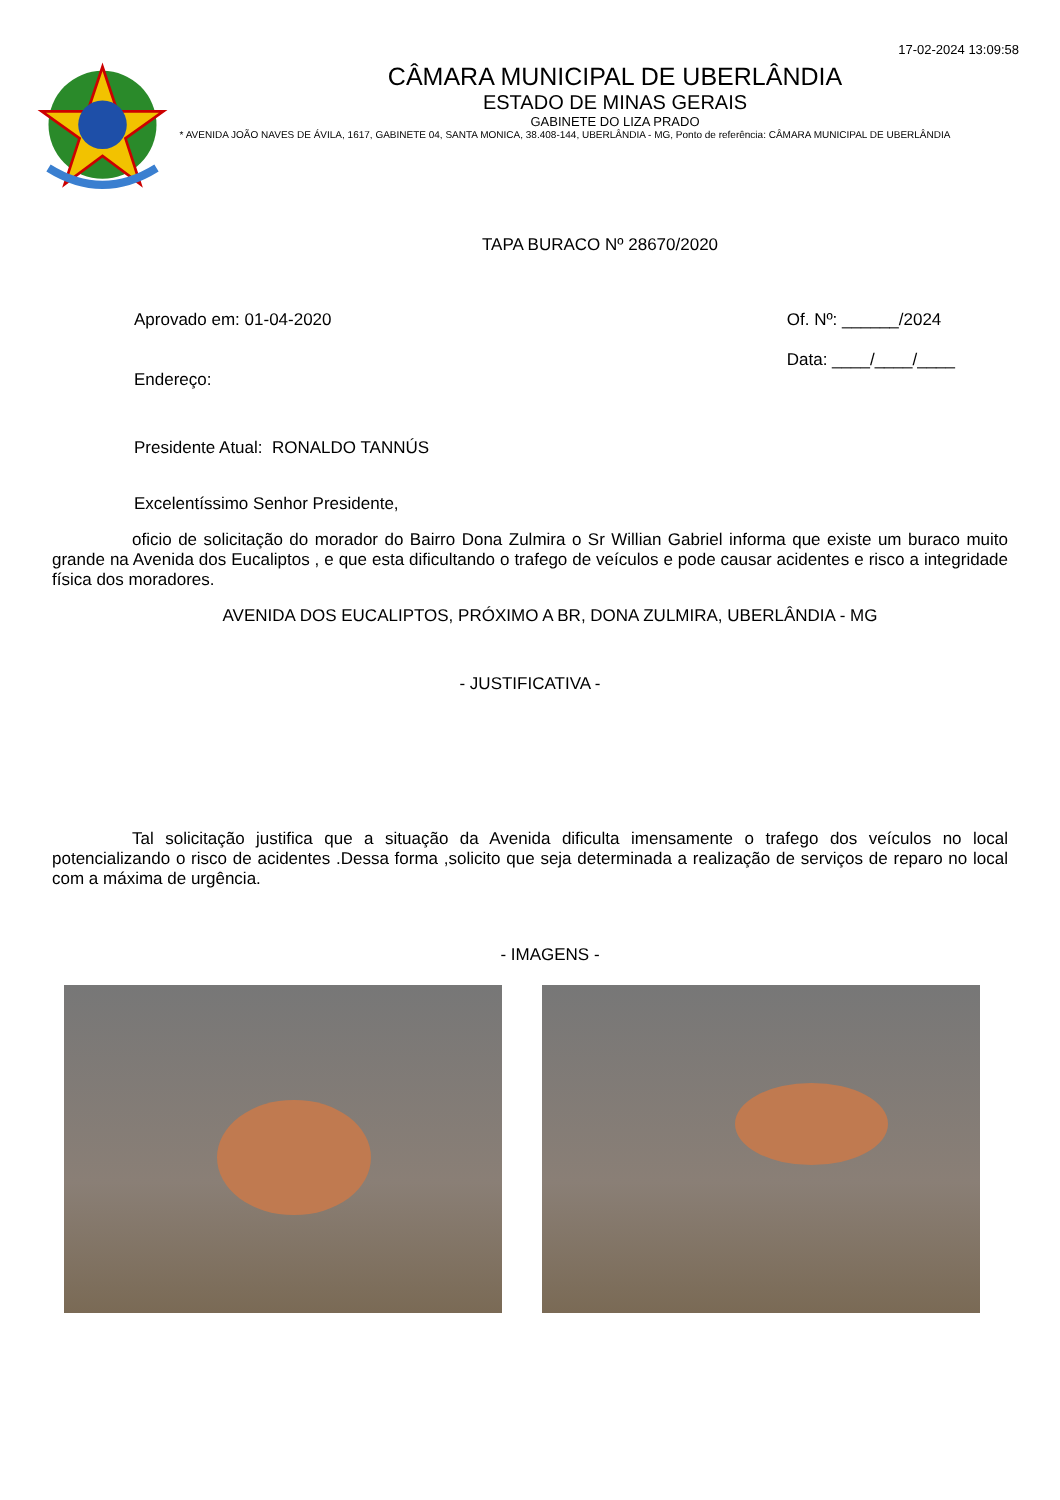17-02-2024 13:09:58
CÂMARA MUNICIPAL DE UBERLÂNDIA
ESTADO DE MINAS GERAIS
GABINETE DO LIZA PRADO
* AVENIDA JOÃO NAVES DE ÁVILA, 1617, GABINETE 04, SANTA MONICA, 38.408-144, UBERLÂNDIA - MG, Ponto de referência: CÂMARA MUNICIPAL DE UBERLÂNDIA
TAPA BURACO Nº 28670/2020
Aprovado em: 01-04-2020
Endereço:
Of. Nº: ______/2024
Data: ____/____/____
Presidente Atual: RONALDO TANNÚS
Excelentíssimo Senhor Presidente,
oficio de solicitação do morador do Bairro Dona Zulmira o Sr Willian Gabriel informa que existe um buraco muito grande na Avenida dos Eucaliptos , e que esta dificultando o trafego de veículos e pode causar acidentes e risco a integridade física dos moradores.
AVENIDA DOS EUCALIPTOS, PRÓXIMO A BR, DONA ZULMIRA, UBERLÂNDIA - MG
- JUSTIFICATIVA -
Tal solicitação justifica que a situação da Avenida dificulta imensamente o trafego dos veículos no local potencializando o risco de acidentes .Dessa forma ,solicito que seja determinada a realização de serviços de reparo no local com a máxima de urgência.
- IMAGENS -